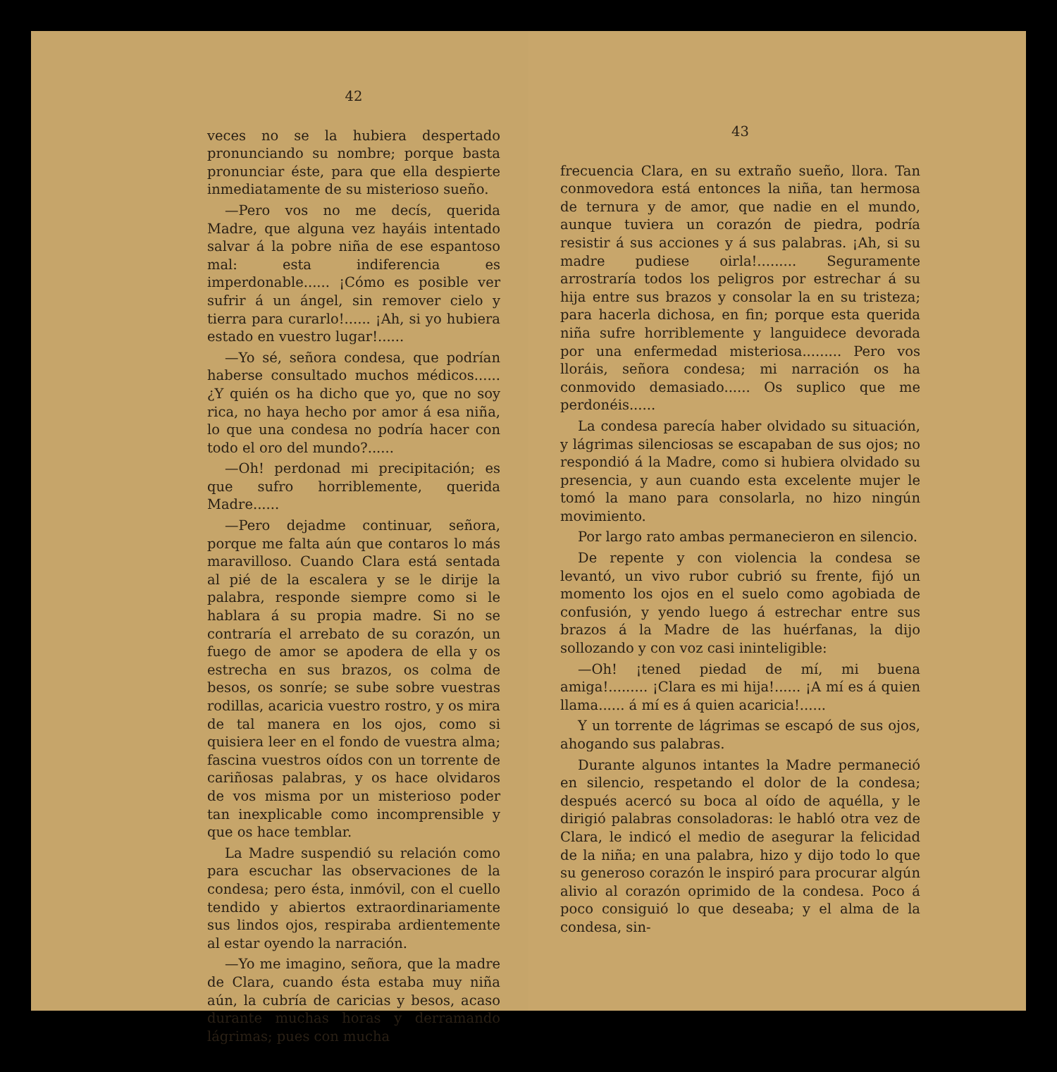42
veces no se la hubiera despertado pronunciando su nombre; porque basta pronunciar éste, para que ella despierte inmediatamente de su misterioso sueño.
—Pero vos no me decís, querida Madre, que alguna vez hayáis intentado salvar á la pobre niña de ese espantoso mal: esta indiferencia es imperdonable...... ¡Cómo es posible ver sufrir á un ángel, sin remover cielo y tierra para curarlo!...... ¡Ah, si yo hubiera estado en vuestro lugar!......
—Yo sé, señora condesa, que podrían haberse consultado muchos médicos...... ¿Y quién os ha dicho que yo, que no soy rica, no haya hecho por amor á esa niña, lo que una condesa no podría hacer con todo el oro del mundo?......
—Oh! perdonad mi precipitación; es que sufro horriblemente, querida Madre......
—Pero dejadme continuar, señora, porque me falta aún que contaros lo más maravilloso. Cuando Clara está sentada al pié de la escalera y se le dirije la palabra, responde siempre como si le hablara á su propia madre. Si no se contraría el arrebato de su corazón, un fuego de amor se apodera de ella y os estrecha en sus brazos, os colma de besos, os sonríe; se sube sobre vuestras rodillas, acaricia vuestro rostro, y os mira de tal manera en los ojos, como si quisiera leer en el fondo de vuestra alma; fascina vuestros oídos con un torrente de cariñosas palabras, y os hace olvidaros de vos misma por un misterioso poder tan inexplicable como incomprensible y que os hace temblar.
La Madre suspendió su relación como para escuchar las observaciones de la condesa; pero ésta, inmóvil, con el cuello tendido y abiertos extraordinariamente sus lindos ojos, respiraba ardientemente al estar oyendo la narración.
—Yo me imagino, señora, que la madre de Clara, cuando ésta estaba muy niña aún, la cubría de caricias y besos, acaso durante muchas horas y derramando lágrimas; pues con mucha
43
frecuencia Clara, en su extraño sueño, llora. Tan conmovedora está entonces la niña, tan hermosa de ternura y de amor, que nadie en el mundo, aunque tuviera un corazón de piedra, podría resistir á sus acciones y á sus palabras. ¡Ah, si su madre pudiese oirla!......... Seguramente arrostraría todos los peligros por estrechar á su hija entre sus brazos y consolar la en su tristeza; para hacerla dichosa, en fin; porque esta querida niña sufre horriblemente y languidece devorada por una enfermedad misteriosa......... Pero vos lloráis, señora condesa; mi narración os ha conmovido demasiado...... Os suplico que me perdonéis......
La condesa parecía haber olvidado su situación, y lágrimas silenciosas se escapaban de sus ojos; no respondió á la Madre, como si hubiera olvidado su presencia, y aun cuando esta excelente mujer le tomó la mano para consolarla, no hizo ningún movimiento.
Por largo rato ambas permanecieron en silencio.
De repente y con violencia la condesa se levantó, un vivo rubor cubrió su frente, fijó un momento los ojos en el suelo como agobiada de confusión, y yendo luego á estrechar entre sus brazos á la Madre de las huérfanas, la dijo sollozando y con voz casi ininteligible:
—Oh! ¡tened piedad de mí, mi buena amiga!......... ¡Clara es mi hija!...... ¡A mí es á quien llama...... á mí es á quien acaricia!......
Y un torrente de lágrimas se escapó de sus ojos, ahogando sus palabras.
Durante algunos intantes la Madre permaneció en silencio, respetando el dolor de la condesa; después acercó su boca al oído de aquélla, y le dirigió palabras consoladoras: le habló otra vez de Clara, le indicó el medio de asegurar la felicidad de la niña; en una palabra, hizo y dijo todo lo que su generoso corazón le inspiró para procurar algún alivio al corazón oprimido de la condesa. Poco á poco consiguió lo que deseaba; y el alma de la condesa, sin-